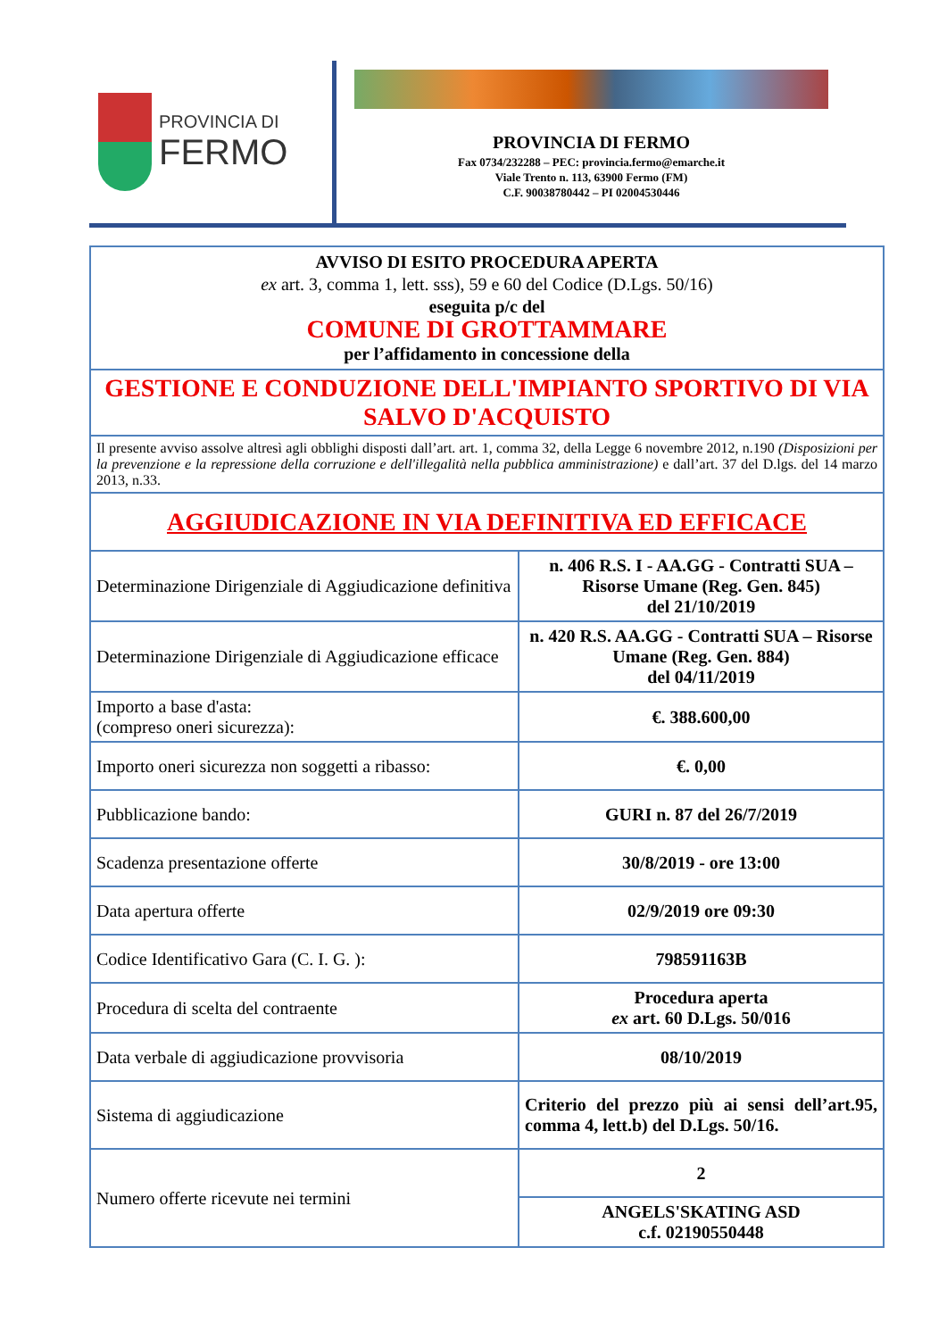PROVINCIA DI
FERMO
PROVINCIA DI FERMO
Fax 0734/232288 – PEC: provincia.fermo@emarche.it
Viale Trento n. 113, 63900 Fermo (FM)
C.F. 90038780442 – PI 02004530446
| AVVISO DI ESITO PROCEDURA APERTA ex art. 3, comma 1, lett. sss), 59 e 60 del Codice (D.Lgs. 50/16) eseguita p/c del COMUNE DI GROTTAMMARE per l’affidamento in concessione della | |
| GESTIONE E CONDUZIONE DELL'IMPIANTO SPORTIVO DI VIA SALVO D'ACQUISTO | |
| Il presente avviso assolve altresì agli obblighi disposti dall’art. art. 1, comma 32, della Legge 6 novembre 2012, n.190 (Disposizioni per la prevenzione e la repressione della corruzione e dell'illegalità nella pubblica amministrazione) e dall’art. 37 del D.lgs. del 14 marzo 2013, n.33. | |
| AGGIUDICAZIONE IN VIA DEFINITIVA ED EFFICACE | |
| Determinazione Dirigenziale di Aggiudicazione definitiva | n. 406 R.S. I - AA.GG - Contratti SUA – Risorse Umane (Reg. Gen. 845) del 21/10/2019 |
| Determinazione Dirigenziale di Aggiudicazione efficace | n. 420 R.S. AA.GG - Contratti SUA – Risorse Umane (Reg. Gen. 884) del 04/11/2019 |
| Importo a base d'asta: (compreso oneri sicurezza): | €. 388.600,00 |
| Importo oneri sicurezza non soggetti a ribasso: | €. 0,00 |
| Pubblicazione bando: | GURI n. 87 del 26/7/2019 |
| Scadenza presentazione offerte | 30/8/2019 - ore 13:00 |
| Data apertura offerte | 02/9/2019 ore 09:30 |
| Codice Identificativo Gara (C. I. G. ): | 798591163B |
| Procedura di scelta del contraente | Procedura aperta ex art. 60 D.Lgs. 50/016 |
| Data verbale di aggiudicazione provvisoria | 08/10/2019 |
| Sistema di aggiudicazione | Criterio del prezzo più ai sensi dell’art.95, comma 4, lett.b) del D.Lgs. 50/16. |
| Numero offerte ricevute nei termini | 2 |
| | ANGELS'SKATING ASD c.f. 02190550448 |